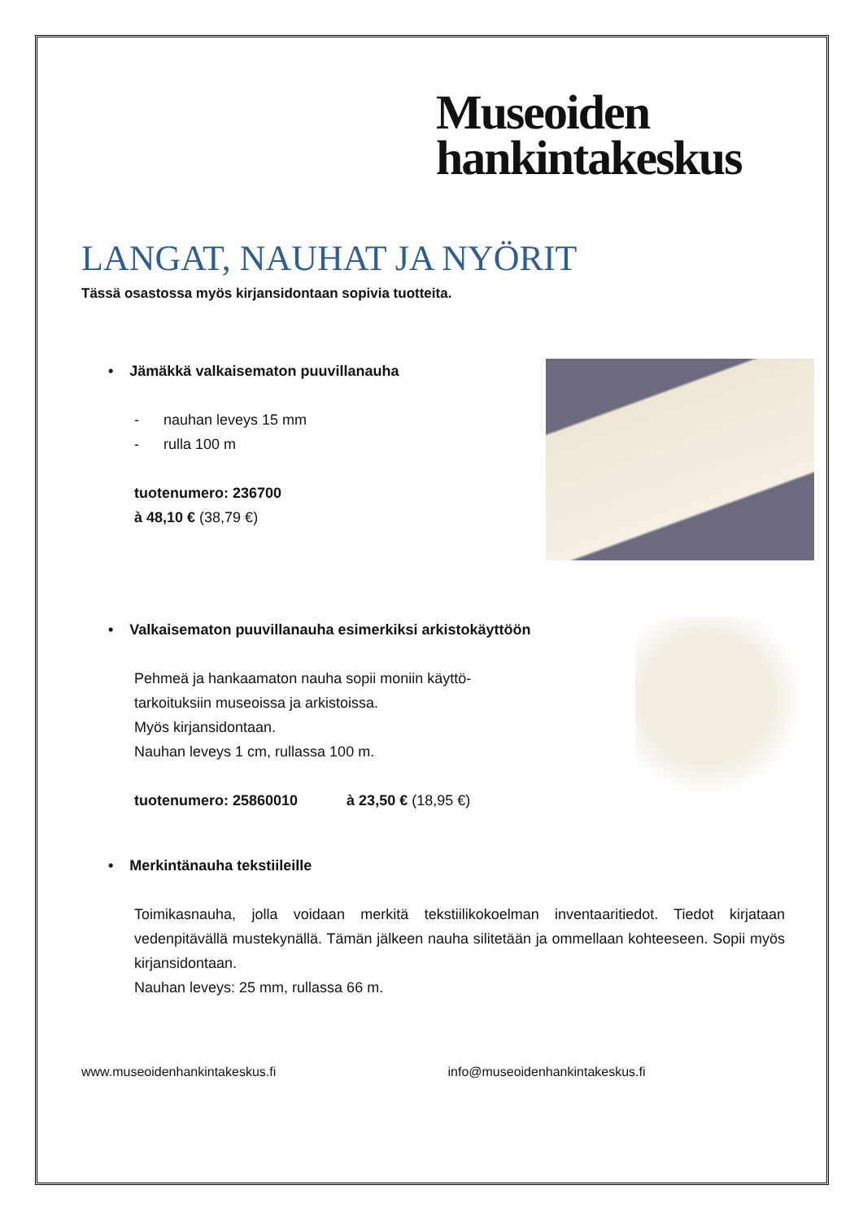Museoiden
hankintakeskus
LANGAT, NAUHAT JA NYÖRIT
Tässä osastossa myös kirjansidontaan sopivia tuotteita.
• Jämäkkä valkaisematon puuvillanauha
- nauhan leveys 15 mm
- rulla 100 m
tuotenumero: 236700
à 48,10 € (38,79 €)
• Valkaisematon puuvillanauha esimerkiksi arkistokäyttöön
Pehmeä ja hankaamaton nauha sopii moniin käyttö-
tarkoituksiin museoissa ja arkistoissa.
Myös kirjansidontaan.
Nauhan leveys 1 cm, rullassa 100 m.
tuotenumero: 25860010 à 23,50 € (18,95 €)
• Merkintänauha tekstiileille
Toimikasnauha, jolla voidaan merkitä tekstiilikokoelman inventaaritiedot. Tiedot kirjataan vedenpitävällä mustekynällä. Tämän jälkeen nauha silitetään ja ommellaan kohteeseen. Sopii myös kirjansidontaan.
Nauhan leveys: 25 mm, rullassa 66 m.
www.museoidenhankintakeskus.fi info@museoidenhankintakeskus.fi